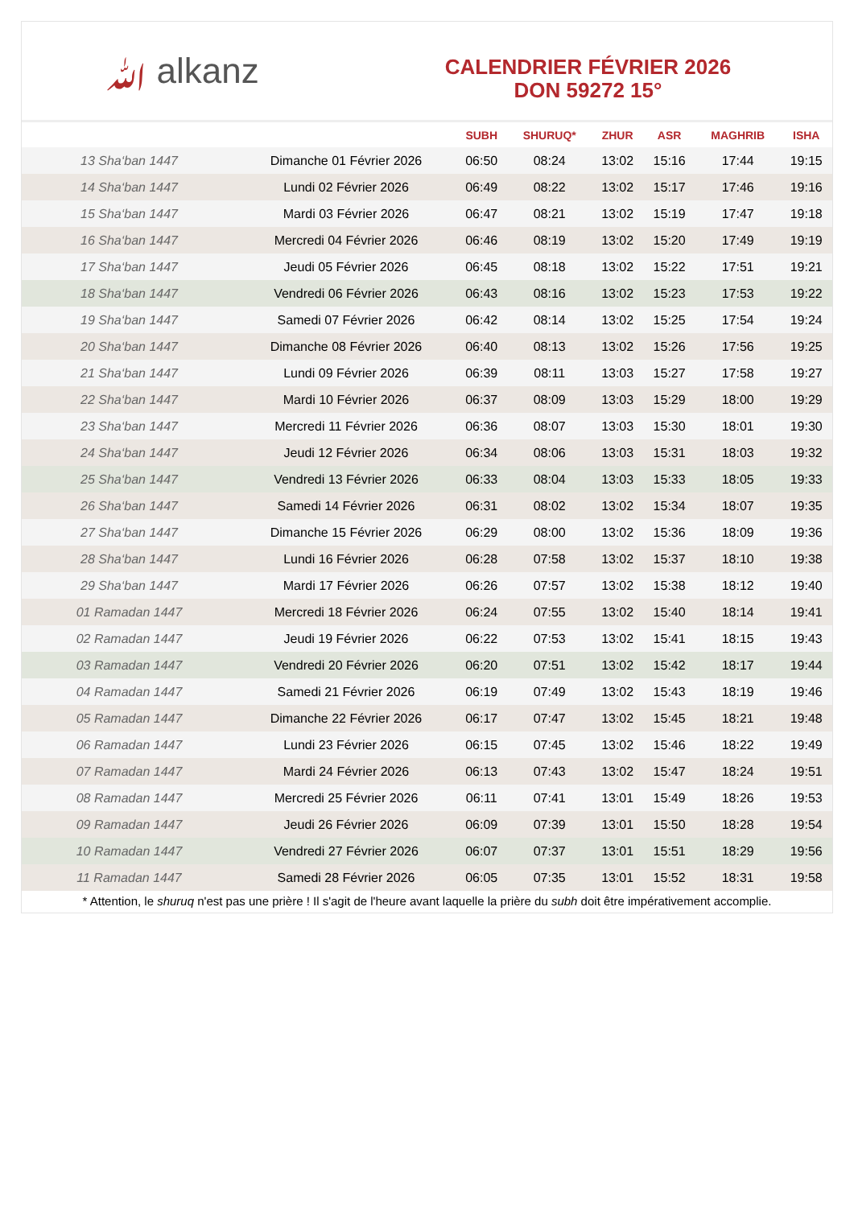ﷲ alkanz
CALENDRIER FÉVRIER 2026
DON 59272 15°
| | | SUBH | SHURUQ* | ZHUR | ASR | MAGHRIB | ISHA |
| --- | --- | --- | --- | --- | --- | --- | --- |
| 13 Sha‘ban 1447 | Dimanche 01 Février 2026 | 06:50 | 08:24 | 13:02 | 15:16 | 17:44 | 19:15 |
| 14 Sha‘ban 1447 | Lundi 02 Février 2026 | 06:49 | 08:22 | 13:02 | 15:17 | 17:46 | 19:16 |
| 15 Sha‘ban 1447 | Mardi 03 Février 2026 | 06:47 | 08:21 | 13:02 | 15:19 | 17:47 | 19:18 |
| 16 Sha‘ban 1447 | Mercredi 04 Février 2026 | 06:46 | 08:19 | 13:02 | 15:20 | 17:49 | 19:19 |
| 17 Sha‘ban 1447 | Jeudi 05 Février 2026 | 06:45 | 08:18 | 13:02 | 15:22 | 17:51 | 19:21 |
| 18 Sha‘ban 1447 | Vendredi 06 Février 2026 | 06:43 | 08:16 | 13:02 | 15:23 | 17:53 | 19:22 |
| 19 Sha‘ban 1447 | Samedi 07 Février 2026 | 06:42 | 08:14 | 13:02 | 15:25 | 17:54 | 19:24 |
| 20 Sha‘ban 1447 | Dimanche 08 Février 2026 | 06:40 | 08:13 | 13:02 | 15:26 | 17:56 | 19:25 |
| 21 Sha‘ban 1447 | Lundi 09 Février 2026 | 06:39 | 08:11 | 13:03 | 15:27 | 17:58 | 19:27 |
| 22 Sha‘ban 1447 | Mardi 10 Février 2026 | 06:37 | 08:09 | 13:03 | 15:29 | 18:00 | 19:29 |
| 23 Sha‘ban 1447 | Mercredi 11 Février 2026 | 06:36 | 08:07 | 13:03 | 15:30 | 18:01 | 19:30 |
| 24 Sha‘ban 1447 | Jeudi 12 Février 2026 | 06:34 | 08:06 | 13:03 | 15:31 | 18:03 | 19:32 |
| 25 Sha‘ban 1447 | Vendredi 13 Février 2026 | 06:33 | 08:04 | 13:03 | 15:33 | 18:05 | 19:33 |
| 26 Sha‘ban 1447 | Samedi 14 Février 2026 | 06:31 | 08:02 | 13:02 | 15:34 | 18:07 | 19:35 |
| 27 Sha‘ban 1447 | Dimanche 15 Février 2026 | 06:29 | 08:00 | 13:02 | 15:36 | 18:09 | 19:36 |
| 28 Sha‘ban 1447 | Lundi 16 Février 2026 | 06:28 | 07:58 | 13:02 | 15:37 | 18:10 | 19:38 |
| 29 Sha‘ban 1447 | Mardi 17 Février 2026 | 06:26 | 07:57 | 13:02 | 15:38 | 18:12 | 19:40 |
| 01 Ramadan 1447 | Mercredi 18 Février 2026 | 06:24 | 07:55 | 13:02 | 15:40 | 18:14 | 19:41 |
| 02 Ramadan 1447 | Jeudi 19 Février 2026 | 06:22 | 07:53 | 13:02 | 15:41 | 18:15 | 19:43 |
| 03 Ramadan 1447 | Vendredi 20 Février 2026 | 06:20 | 07:51 | 13:02 | 15:42 | 18:17 | 19:44 |
| 04 Ramadan 1447 | Samedi 21 Février 2026 | 06:19 | 07:49 | 13:02 | 15:43 | 18:19 | 19:46 |
| 05 Ramadan 1447 | Dimanche 22 Février 2026 | 06:17 | 07:47 | 13:02 | 15:45 | 18:21 | 19:48 |
| 06 Ramadan 1447 | Lundi 23 Février 2026 | 06:15 | 07:45 | 13:02 | 15:46 | 18:22 | 19:49 |
| 07 Ramadan 1447 | Mardi 24 Février 2026 | 06:13 | 07:43 | 13:02 | 15:47 | 18:24 | 19:51 |
| 08 Ramadan 1447 | Mercredi 25 Février 2026 | 06:11 | 07:41 | 13:01 | 15:49 | 18:26 | 19:53 |
| 09 Ramadan 1447 | Jeudi 26 Février 2026 | 06:09 | 07:39 | 13:01 | 15:50 | 18:28 | 19:54 |
| 10 Ramadan 1447 | Vendredi 27 Février 2026 | 06:07 | 07:37 | 13:01 | 15:51 | 18:29 | 19:56 |
| 11 Ramadan 1447 | Samedi 28 Février 2026 | 06:05 | 07:35 | 13:01 | 15:52 | 18:31 | 19:58 |
* Attention, le shuruq n'est pas une prière ! Il s'agit de l'heure avant laquelle la prière du subh doit être impérativement accomplie.